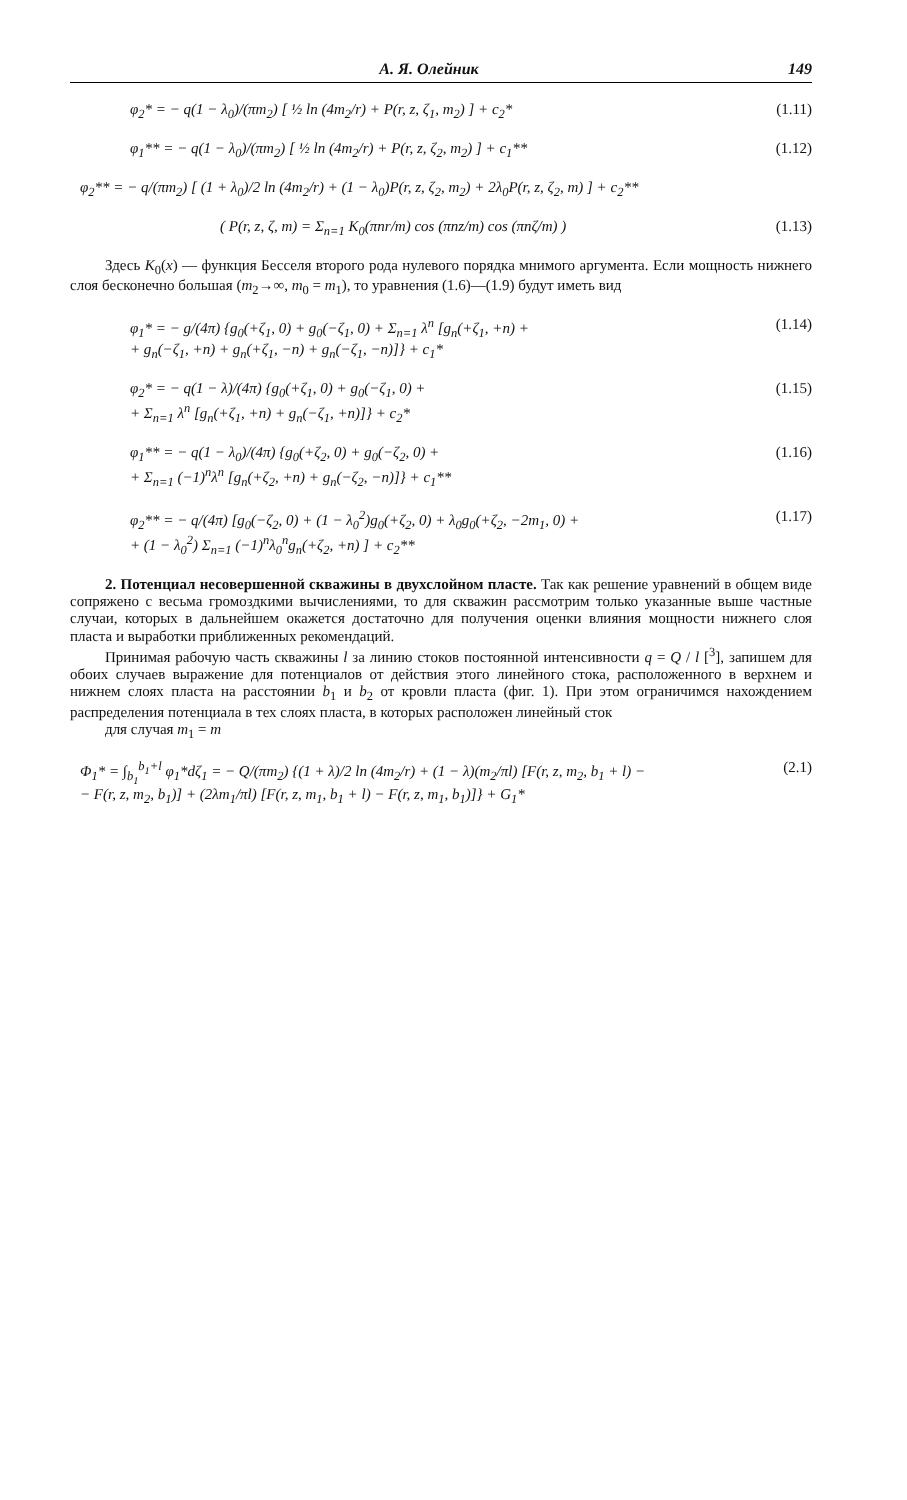А. Я. Олейник 149
φ<sub>2</sub>* = − q(1 − λ<sub>0</sub>)/(πm<sub>2</sub>) [ ½ ln (4m<sub>2</sub>/r) + P(r, z, ζ<sub>1</sub>, m<sub>2</sub>) ] + c<sub>2</sub>* (1.11)
φ<sub>1</sub>** = − q(1 − λ<sub>0</sub>)/(πm<sub>2</sub>) [ ½ ln (4m<sub>2</sub>/r) + P(r, z, ζ<sub>2</sub>, m<sub>2</sub>) ] + c<sub>1</sub>** (1.12)
φ<sub>2</sub>** = − q/(πm<sub>2</sub>) [ (1 + λ<sub>0</sub>)/2 ln (4m<sub>2</sub>/r) + (1 − λ<sub>0</sub>)P(r, z, ζ<sub>2</sub>, m<sub>2</sub>) + 2λ<sub>0</sub>P(r, z, ζ<sub>2</sub>, m) ] + c<sub>2</sub>**
( P(r, z, ζ, m) = Σ<sub>n=1</sub> K<sub>0</sub>(πnr/m) cos (πnz/m) cos (πnζ/m) ) (1.13)
Здесь K<sub>0</sub>(x) — функция Бесселя второго рода нулевого порядка мнимого аргумента. Если мощность нижнего слоя бесконечно большая (m<sub>2</sub>→∞, m<sub>0</sub> = m<sub>1</sub>), то уравнения (1.6)—(1.9) будут иметь вид
φ<sub>1</sub>* = − g/(4π) {g<sub>0</sub>(+ζ<sub>1</sub>, 0) + g<sub>0</sub>(−ζ<sub>1</sub>, 0) + Σ<sub>n=1</sub> λ<sup>n</sup> [g<sub>n</sub>(+ζ<sub>1</sub>, +n) +
+ g<sub>n</sub>(−ζ<sub>1</sub>, +n) + g<sub>n</sub>(+ζ<sub>1</sub>, −n) + g<sub>n</sub>(−ζ<sub>1</sub>, −n)]} + c<sub>1</sub>* (1.14)
φ<sub>2</sub>* = − q(1 − λ)/(4π) {g<sub>0</sub>(+ζ<sub>1</sub>, 0) + g<sub>0</sub>(−ζ<sub>1</sub>, 0) +
+ Σ<sub>n=1</sub> λ<sup>n</sup> [g<sub>n</sub>(+ζ<sub>1</sub>, +n) + g<sub>n</sub>(−ζ<sub>1</sub>, +n)]} + c<sub>2</sub>* (1.15)
φ<sub>1</sub>** = − q(1 − λ<sub>0</sub>)/(4π) {g<sub>0</sub>(+ζ<sub>2</sub>, 0) + g<sub>0</sub>(−ζ<sub>2</sub>, 0) +
+ Σ<sub>n=1</sub> (−1)<sup>n</sup>λ<sup>n</sup> [g<sub>n</sub>(+ζ<sub>2</sub>, +n) + g<sub>n</sub>(−ζ<sub>2</sub>, −n)]} + c<sub>1</sub>** (1.16)
φ<sub>2</sub>** = − q/(4π) [g<sub>0</sub>(−ζ<sub>2</sub>, 0) + (1 − λ<sub>0</sub><sup>2</sup>)g<sub>0</sub>(+ζ<sub>2</sub>, 0) + λ<sub>0</sub>g<sub>0</sub>(+ζ<sub>2</sub>, −2m<sub>1</sub>, 0) +
+ (1 − λ<sub>0</sub><sup>2</sup>) Σ<sub>n=1</sub> (−1)<sup>n</sup>λ<sub>0</sub><sup>n</sup>g<sub>n</sub>(+ζ<sub>2</sub>, +n) ] + c<sub>2</sub>** (1.17)
2. Потенциал несовершенной скважины в двухслойном пласте. Так как решение уравнений в общем виде сопряжено с весьма громоздкими вычислениями, то для скважин рассмотрим только указанные выше частные случаи, которых в дальнейшем окажется достаточно для получения оценки влияния мощности нижнего слоя пласта и выработки приближенных рекомендаций.
Принимая рабочую часть скважины l за линию стоков постоянной интенсивности q = Q / l [<sup>3</sup>], запишем для обоих случаев выражение для потенциалов от действия этого линейного стока, расположенного в верхнем и нижнем слоях пласта на расстоянии b<sub>1</sub> и b<sub>2</sub> от кровли пласта (фиг. 1). При этом ограничимся нахождением распределения потенциала в тех слоях пласта, в которых расположен линейный сток
для случая m<sub>1</sub> = m
Φ<sub>1</sub>* = ∫<sub>b<sub>1</sub></sub><sup>b<sub>1</sub>+l</sup> φ<sub>1</sub>*dζ<sub>1</sub> = − Q/(πm<sub>2</sub>) {(1 + λ)/2 ln (4m<sub>2</sub>/r) + (1 − λ)(m<sub>2</sub>/πl) [F(r, z, m<sub>2</sub>, b<sub>1</sub> + l) −
− F(r, z, m<sub>2</sub>, b<sub>1</sub>)] + (2λm<sub>1</sub>/πl) [F(r, z, m<sub>1</sub>, b<sub>1</sub> + l) − F(r, z, m<sub>1</sub>, b<sub>1</sub>)]} + G<sub>1</sub>* (2.1)